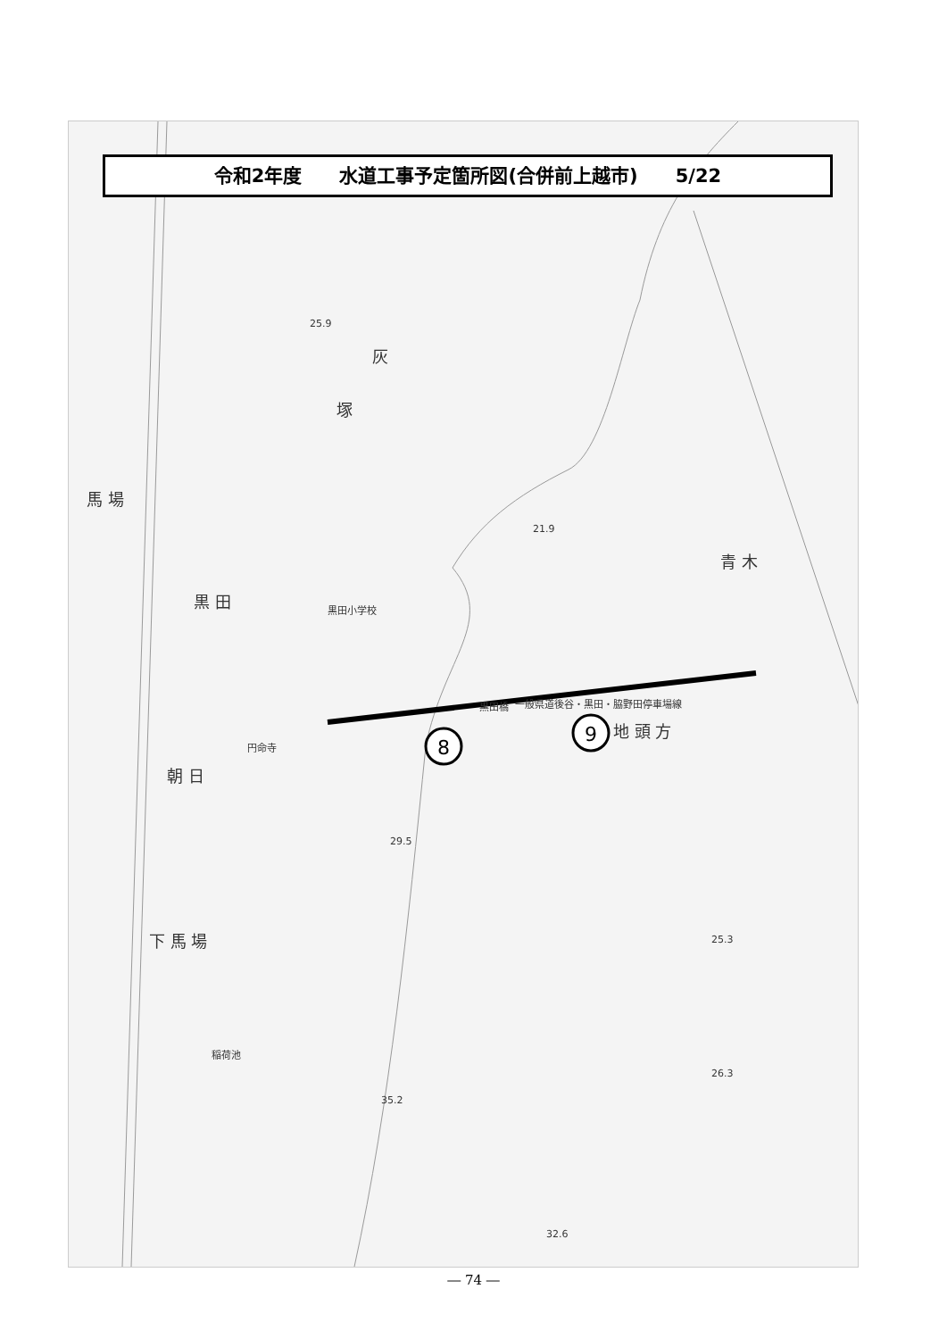8
9
黒 田
朝 日
下 馬 場
馬 場
青 木
地 頭 方
塚
灰
黒田小学校
円命寺
黒田橋
一般県道後谷・黒田・脇野田停車場線
稲荷池
25.9
21.9
29.5
25.3
35.2
26.3
32.6
令和2年度　　水道工事予定箇所図(合併前上越市)　　5/22
― 74 ―